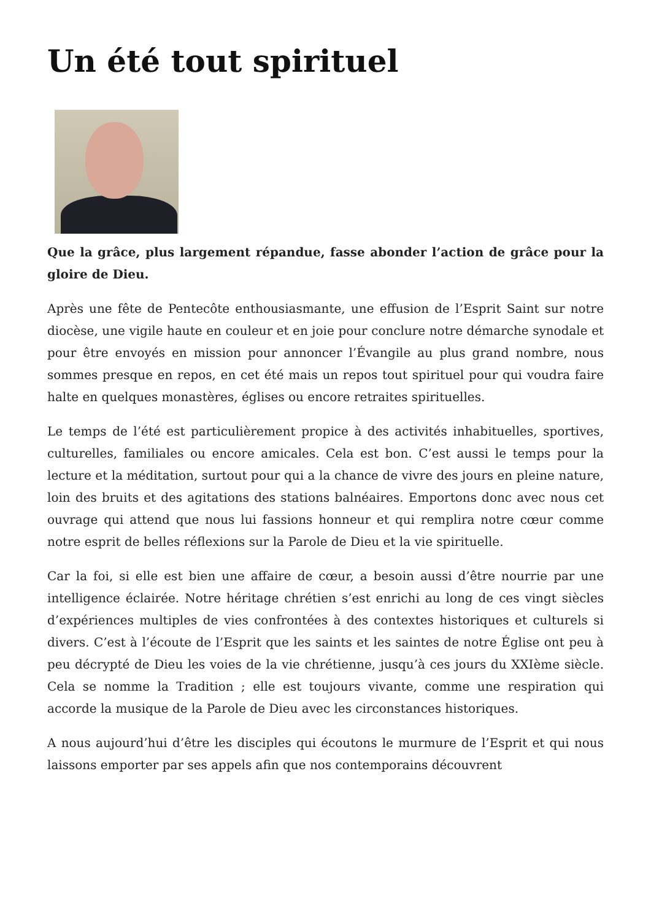Un été tout spirituel
Que la grâce, plus largement répandue, fasse abonder l’action de grâce pour la gloire de Dieu.
Après une fête de Pentecôte enthousiasmante, une effusion de l’Esprit Saint sur notre diocèse, une vigile haute en couleur et en joie pour conclure notre démarche synodale et pour être envoyés en mission pour annoncer l’Évangile au plus grand nombre, nous sommes presque en repos, en cet été mais un repos tout spirituel pour qui voudra faire halte en quelques monastères, églises ou encore retraites spirituelles.
Le temps de l’été est particulièrement propice à des activités inhabituelles, sportives, culturelles, familiales ou encore amicales. Cela est bon. C’est aussi le temps pour la lecture et la méditation, surtout pour qui a la chance de vivre des jours en pleine nature, loin des bruits et des agitations des stations balnéaires. Emportons donc avec nous cet ouvrage qui attend que nous lui fassions honneur et qui remplira notre cœur comme notre esprit de belles réflexions sur la Parole de Dieu et la vie spirituelle.
Car la foi, si elle est bien une affaire de cœur, a besoin aussi d’être nourrie par une intelligence éclairée. Notre héritage chrétien s’est enrichi au long de ces vingt siècles d’expériences multiples de vies confrontées à des contextes historiques et culturels si divers. C’est à l’écoute de l’Esprit que les saints et les saintes de notre Église ont peu à peu décrypté de Dieu les voies de la vie chrétienne, jusqu’à ces jours du XXIème siècle. Cela se nomme la Tradition ; elle est toujours vivante, comme une respiration qui accorde la musique de la Parole de Dieu avec les circonstances historiques.
A nous aujourd’hui d’être les disciples qui écoutons le murmure de l’Esprit et qui nous laissons emporter par ses appels afin que nos contemporains découvrent